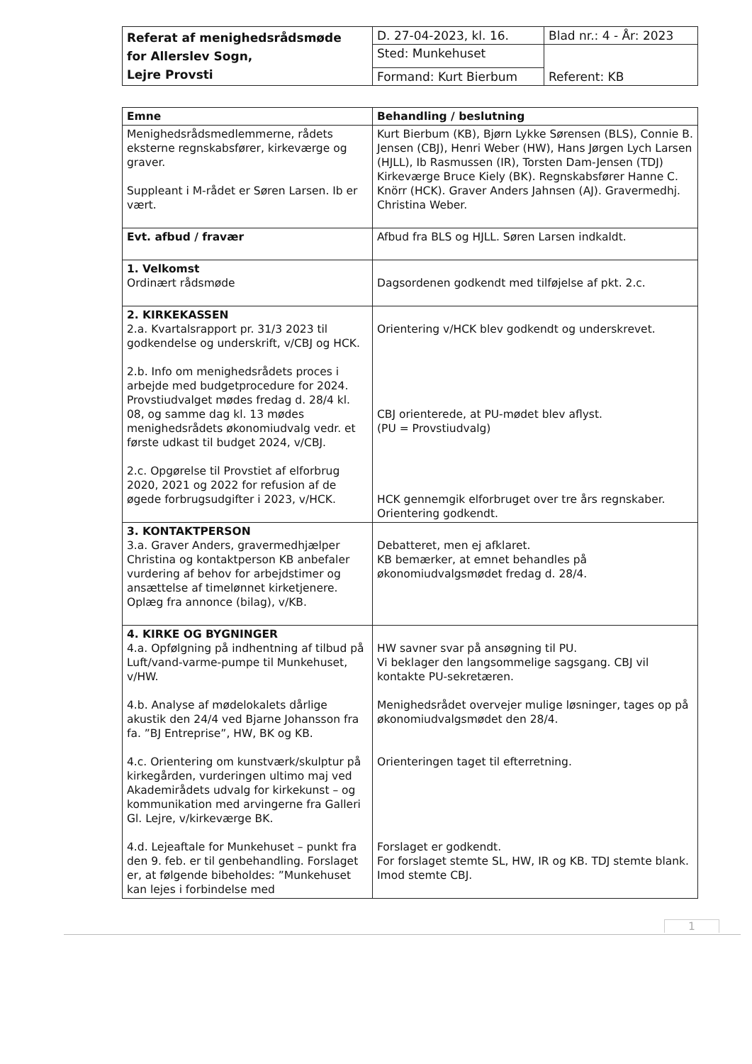| Referat af menighedsrådsmøde for Allerslev Sogn, Lejre Provsti | D. 27-04-2023, kl. 16. | Blad nr.: 4 - År: 2023 |
| | Sted: Munkehuset | Referent: KB |
| | Formand: Kurt Bierbum | |
| Emne | Behandling / beslutning |
| --- | --- |
| Menighedsrådsmedlemmerne, rådets eksterne regnskabsfører, kirkeværge og graver. Suppleant i M-rådet er Søren Larsen. Ib er vært. | Kurt Bierbum (KB), Bjørn Lykke Sørensen (BLS), Connie B. Jensen (CBJ), Henri Weber (HW), Hans Jørgen Lych Larsen (HJLL), Ib Rasmussen (IR), Torsten Dam-Jensen (TDJ) Kirkeværge Bruce Kiely (BK). Regnskabsfører Hanne C. Knörr (HCK). Graver Anders Jahnsen (AJ). Gravermedhj. Christina Weber. |
| Evt. afbud / fravær | Afbud fra BLS og HJLL. Søren Larsen indkaldt. |
| 1. Velkomst Ordinært rådsmøde | Dagsordenen godkendt med tilføjelse af pkt. 2.c. |
| 2. KIRKEKASSEN 2.a. Kvartalsrapport pr. 31/3 2023 til godkendelse og underskrift, v/CBJ og HCK. 2.b. Info om menighedsrådets proces i arbejde med budgetprocedure for 2024. Provstiudvalget mødes fredag d. 28/4 kl. 08, og samme dag kl. 13 mødes menighedsrådets økonomiudvalg vedr. et første udkast til budget 2024, v/CBJ. 2.c. Opgørelse til Provstiet af elforbrug 2020, 2021 og 2022 for refusion af de øgede forbrugsudgifter i 2023, v/HCK. | Orientering v/HCK blev godkendt og underskrevet. CBJ orienterede, at PU-mødet blev aflyst. (PU = Provstiudvalg) HCK gennemgik elforbruget over tre års regnskaber. Orientering godkendt. |
| 3. KONTAKTPERSON 3.a. Graver Anders, gravermedhjælper Christina og kontaktperson KB anbefaler vurdering af behov for arbejdstimer og ansættelse af timelønnet kirketjenere. Oplæg fra annonce (bilag), v/KB. | Debatteret, men ej afklaret. KB bemærker, at emnet behandles på økonomiudvalgsmødet fredag d. 28/4. |
| 4. KIRKE OG BYGNINGER 4.a. Opfølgning på indhentning af tilbud på Luft/vand-varme-pumpe til Munkehuset, v/HW. 4.b. Analyse af mødelokalets dårlige akustik den 24/4 ved Bjarne Johansson fra fa. ”BJ Entreprise”, HW, BK og KB. 4.c. Orientering om kunstværk/skulptur på kirkegården, vurderingen ultimo maj ved Akademirådets udvalg for kirkekunst – og kommunikation med arvingerne fra Galleri Gl. Lejre, v/kirkeværge BK. 4.d. Lejeaftale for Munkehuset – punkt fra den 9. feb. er til genbehandling. Forslaget er, at følgende bibeholdes: ”Munkehuset kan lejes i forbindelse med | HW savner svar på ansøgning til PU. Vi beklager den langsommelige sagsgang. CBJ vil kontakte PU-sekretæren. Menighedsrådet overvejer mulige løsninger, tages op på økonomiudvalgsmødet den 28/4. Orienteringen taget til efterretning. Forslaget er godkendt. For forslaget stemte SL, HW, IR og KB. TDJ stemte blank. Imod stemte CBJ. |
1